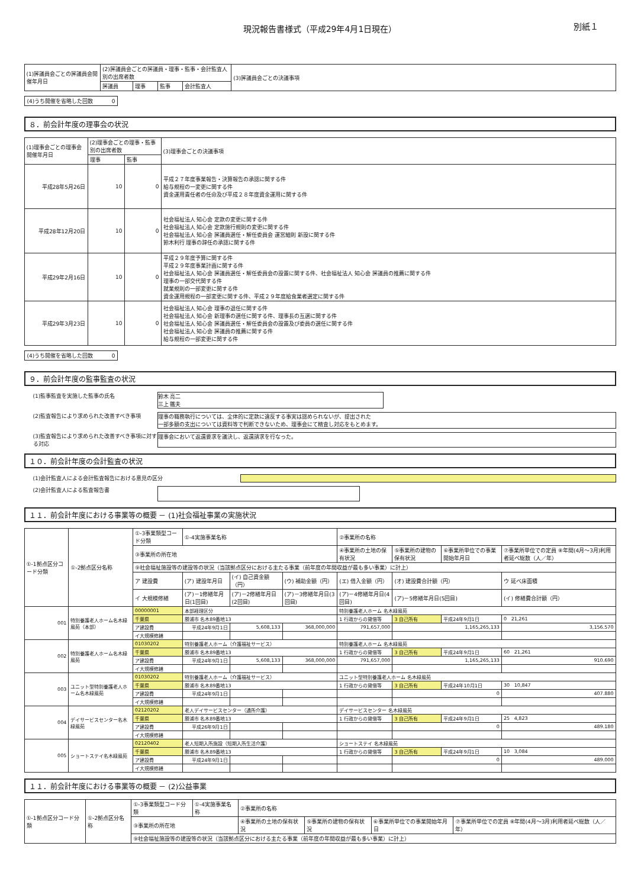現況報告書様式（平成29年4月1日現在） 別紙１
| (1)評議員会ごとの評議員会開催年月日 | (2)評議員会ごとの評議員・理事・監事・会計監査人別の出席者数 | | | | (3)評議員会ごとの決議事項 |
| --- | --- | --- | --- | --- | --- |
| | 評議員 | 理事 | 監事 | 会計監査人 | |
(4)うち開催を省略した回数 0
８．前会計年度の理事会の状況
| (1)理事会ごとの理事会開催年月日 | (2)理事会ごとの理事・監事別の出席者数 | | (3)理事会ごとの決議事項 |
| --- | --- | --- | --- |
| | 理事 | 監事 | |
| 平成28年5月26日 | 10 | 0 | 平成２７年度事業報告・決算報告の承認に関する件 給与規程の一変更に関する件 資金運用責任者の任命及び平成２８年度資金運用に関する件 |
| 平成28年12月20日 | 10 | 0 | 社会福祉法人 知心会 定款の変更に関する件 社会福祉法人 知心会 定款施行規則の変更に関する件 社会福祉法人 知心会 評議員選任・解任委員会 運営細則 新設に関する件 鈴木利行 理事の辞任の承認に関する件 |
| 平成29年2月16日 | 10 | 0 | 平成２９年度予算に関する件 平成２９年度事業計画に関する件 社会福祉法人 知心会 評議員選任・解任委員会の設置に関する件、社会福祉法人 知心会 評議員の推薦に関する件 理事の一部交代関する件 就業規則の一部変更に関する件 資金運用規程の一部変更に関する件、平成２９年度給食業者選定に関する件 |
| 平成29年3月23日 | 10 | 0 | 社会福祉法人 知心会 理事の退任に関する件 社会福祉法人 知心会 新理事の選任に関する件、理事長の互選に関する件 社会福祉法人 知心会 評議員選任・解任委員会の設置及び委員の選任に関する件 社会福祉法人 知心会 評議員の推薦に関する件 給与規程の一部変更に関する件 |
(4)うち開催を省略した回数 0
９．前会計年度の監事監査の状況
(1)監事監査を実施した監事の氏名 鈴木 亮二
三上 鐵夫
(2)監査報告により求められた改善すべき事項 理事の職務執行については、全体的に定款に違反する事実は認められないが、提出された
一部多額の支出については資料等で判断できないため、理事会にて精査し対応をもとめます。
(3)監査報告により求められた改善すべき事項に対する対応
理事会において返還要求を議決し、返還請求を行なった。
１０．前会計年度の会計監査の状況
(1)会計監査人による会計監査報告における意見の区分
(2)会計監査人による監査報告書
１１．前会計年度における事業等の概要 － (1)社会福祉事業の実施状況
| ①-1拠点区分コード分類 | ①-2拠点区分名称 | ①-3事業類型コード分類 | ①-4実施事業名称 | | | ②事業所の名称 | | | |
| --- | --- | --- | --- | --- | --- | --- | --- | --- | --- |
| | | ③事業所の所在地 | | | | ④事業所の土地の保有状況 | ⑤事業所の建物の保有状況 | ⑥事業所単位での事業開始年月日 | ⑦事業所単位での定員 ⑧年間(4月～3月)利用者延べ総数（人／年） |
| | | ⑨社会福祉施設等の建設等の状況（当該拠点区分における主たる事業（前年度の年間収益が最も多い事業）に計上） | | | | | | | |
| | | ア 建設費 | (ア) 建設年月日 | (イ) 自己資金額（円） | (ウ) 補助金額（円） | (エ) 借入金額（円） | (オ) 建設費合計額（円） | | ウ 延べ床面積 |
| | | イ 大規模修繕 | (ア)－1修繕年月日(1回目) | (ア)－2修繕年月日(2回目) | (ア)－3修繕年月日(3回目) | (ア)－4修繕年月日(4回目) | (ア)－5修繕年月日(5回目) | | (イ) 修繕費合計額（円） |
| 001 | 特別養護老人ホーム名木緑風苑（本部） | 00000001 | 本部経理区分 | | | 特別養護老人ホーム 名木緑風苑 | | | |
| | | 千葉県 | 勝浦市 名木89番地13 | | | 1 行政からの貸借等 | 3 自己所有 | 平成24年9月1日 | 0 21,261 |
| | | ア建設費 | 平成24年9月1日 | 5,608,133 | 368,000,000 | 791,657,000 | 1,165,265,133 | | 3,156.570 |
| | | イ大規模修繕 | | | | | | | |
| 002 | 特別養護老人ホーム名木緑風苑 | 01030202 | 特別養護老人ホーム（介護福祉サービス） | | | 特別養護老人ホーム 名木緑風苑 | | | |
| | | 千葉県 | 勝浦市 名木89番地13 | | | 1 行政からの貸借等 | 3 自己所有 | 平成24年9月1日 | 60 21,261 |
| | | ア建設費 | 平成24年9月1日 | 5,608,133 | 368,000,000 | 791,657,000 | 1,165,265,133 | | 910.690 |
| | | イ大規模修繕 | | | | | | | |
| 003 | ユニット型特別養護老人ホーム名木緑風苑 | 01030202 | 特別養護老人ホーム（介護福祉サービス） | | | ユニット型特別養護老人ホーム 名木緑風苑 | | | |
| | | 千葉県 | 勝浦市 名木89番地13 | | | 1 行政からの貸借等 | 3 自己所有 | 平成24年10月1日 | 30 10,847 |
| | | ア建設費 | 平成24年9月1日 | | | | 0 | | 407.880 |
| | | イ大規模修繕 | | | | | | | |
| 004 | デイサービスセンター名木緑風苑 | 02120202 | 老人デイサービスセンター（通所介護） | | | デイサービスセンター 名木緑風苑 | | | |
| | | 千葉県 | 勝浦市 名木89番地13 | | | 1 行政からの貸借等 | 3 自己所有 | 平成24年9月1日 | 25 4,823 |
| | | ア建設費 | 平成26年9月1日 | | | | 0 | | 489.180 |
| | | イ大規模修繕 | | | | | | | |
| 005 | ショートステイ名木緑風苑 | 02120402 | 老人短期入所施設（短期入所生活介護） | | | ショートステイ 名木緑風苑 | | | |
| | | 千葉県 | 勝浦市 名木89番地13 | | | 1 行政からの貸借等 | 3 自己所有 | 平成24年9月1日 | 10 3,084 |
| | | ア建設費 | 平成24年9月1日 | | | | 0 | | 489.000 |
| | | イ大規模修繕 | | | | | | | |
１１．前会計年度における事業等の概要 － (2)公益事業
| ①-1拠点区分コード分類 | ①-2拠点区分名称 | ①-3事業類型コード分類 | ①-4実施事業名称 | ②事業所の名称 | | | |
| --- | --- | --- | --- | --- | --- | --- | --- |
| | | ③事業所の所在地 | | ④事業所の土地の保有状況 | ⑤事業所の建物の保有状況 | ⑥事業所単位での事業開始年月日 | ⑦事業所単位での定員 ⑧年間(4月～3月)利用者延べ総数（人／年） |
| | | ⑨社会福祉施設等の建設等の状況（当該拠点区分における主たる事業（前年度の年間収益が最も多い事業）に計上） | | | | | |